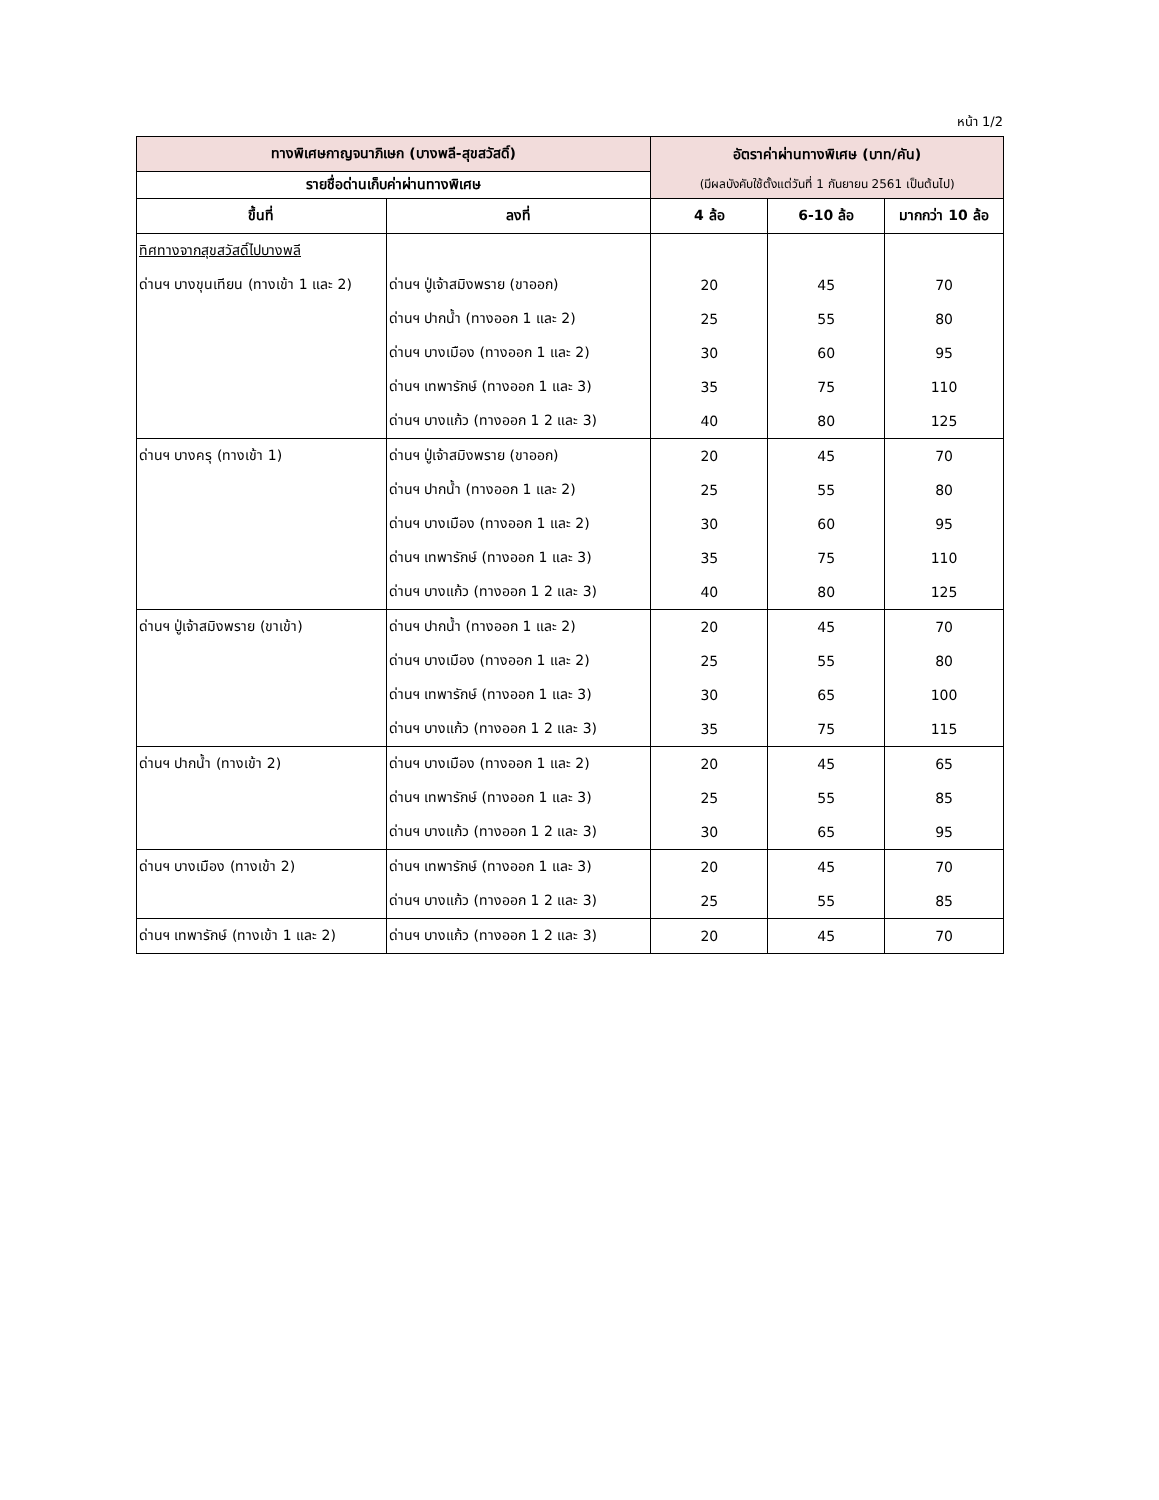หน้า 1/2
| ทางพิเศษกาญจนาภิเษก (บางพลี-สุขสวัสดิ์) | | อัตราค่าผ่านทางพิเศษ (บาท/คัน) | | |
| --- | --- | --- | --- | --- |
| รายชื่อด่านเก็บค่าผ่านทางพิเศษ | | (มีผลบังคับใช้ตั้งแต่วันที่ 1 กันยายน 2561 เป็นต้นไป) | | |
| ขึ้นที่ | ลงที่ | 4 ล้อ | 6-10 ล้อ | มากกว่า 10 ล้อ |
| ทิศทางจากสุขสวัสดิ์ไปบางพลี | | | | |
| ด่านฯ บางขุนเทียน (ทางเข้า 1 และ 2) | ด่านฯ ปู่เจ้าสมิงพราย (ขาออก) | 20 | 45 | 70 |
| | ด่านฯ ปากน้ำ (ทางออก 1 และ 2) | 25 | 55 | 80 |
| | ด่านฯ บางเมือง (ทางออก 1 และ 2) | 30 | 60 | 95 |
| | ด่านฯ เทพารักษ์ (ทางออก 1 และ 3) | 35 | 75 | 110 |
| | ด่านฯ บางแก้ว (ทางออก 1 2 และ 3) | 40 | 80 | 125 |
| ด่านฯ บางครุ (ทางเข้า 1) | ด่านฯ ปู่เจ้าสมิงพราย (ขาออก) | 20 | 45 | 70 |
| | ด่านฯ ปากน้ำ (ทางออก 1 และ 2) | 25 | 55 | 80 |
| | ด่านฯ บางเมือง (ทางออก 1 และ 2) | 30 | 60 | 95 |
| | ด่านฯ เทพารักษ์ (ทางออก 1 และ 3) | 35 | 75 | 110 |
| | ด่านฯ บางแก้ว (ทางออก 1 2 และ 3) | 40 | 80 | 125 |
| ด่านฯ ปู่เจ้าสมิงพราย (ขาเข้า) | ด่านฯ ปากน้ำ (ทางออก 1 และ 2) | 20 | 45 | 70 |
| | ด่านฯ บางเมือง (ทางออก 1 และ 2) | 25 | 55 | 80 |
| | ด่านฯ เทพารักษ์ (ทางออก 1 และ 3) | 30 | 65 | 100 |
| | ด่านฯ บางแก้ว (ทางออก 1 2 และ 3) | 35 | 75 | 115 |
| ด่านฯ ปากน้ำ (ทางเข้า 2) | ด่านฯ บางเมือง (ทางออก 1 และ 2) | 20 | 45 | 65 |
| | ด่านฯ เทพารักษ์ (ทางออก 1 และ 3) | 25 | 55 | 85 |
| | ด่านฯ บางแก้ว (ทางออก 1 2 และ 3) | 30 | 65 | 95 |
| ด่านฯ บางเมือง (ทางเข้า 2) | ด่านฯ เทพารักษ์ (ทางออก 1 และ 3) | 20 | 45 | 70 |
| | ด่านฯ บางแก้ว (ทางออก 1 2 และ 3) | 25 | 55 | 85 |
| ด่านฯ เทพารักษ์ (ทางเข้า 1 และ 2) | ด่านฯ บางแก้ว (ทางออก 1 2 และ 3) | 20 | 45 | 70 |